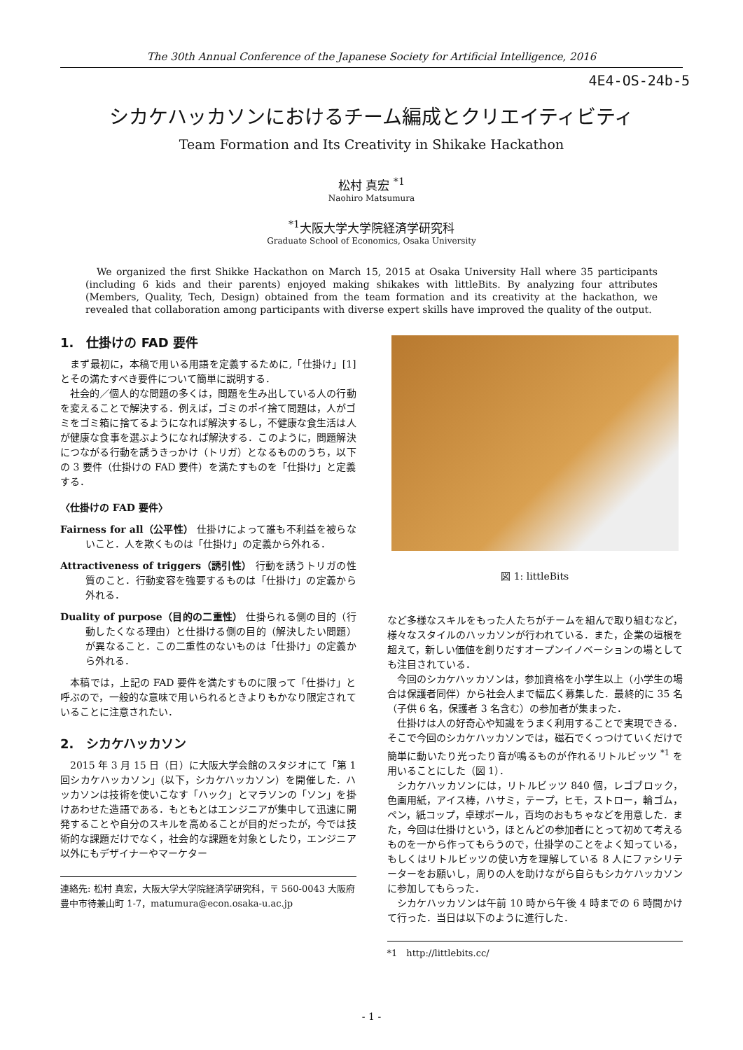The 30th Annual Conference of the Japanese Society for Artificial Intelligence, 2016
4E4-OS-24b-5
シカケハッカソンにおけるチーム編成とクリエイティビティ
Team Formation and Its Creativity in Shikake Hackathon
松村 真宏 <sup>*1</sup>
Naohiro Matsumura
<sup>*1</sup>大阪大学大学院経済学研究科
Graduate School of Economics, Osaka University
We organized the first Shikke Hackathon on March 15, 2015 at Osaka University Hall where 35 participants (including 6 kids and their parents) enjoyed making shikakes with littleBits. By analyzing four attributes (Members, Quality, Tech, Design) obtained from the team formation and its creativity at the hackathon, we revealed that collaboration among participants with diverse expert skills have improved the quality of the output.
1.　仕掛けの FAD 要件
まず最初に，本稿で用いる用語を定義するために,「仕掛け」[1] とその満たすべき要件について簡単に説明する．
社会的／個人的な問題の多くは，問題を生み出している人の行動を変えることで解決する．例えば，ゴミのポイ捨て問題は，人がゴミをゴミ箱に捨てるようになれば解決するし，不健康な食生活は人が健康な食事を選ぶようになれば解決する．このように，問題解決につながる行動を誘うきっかけ（トリガ）となるもののうち，以下の 3 要件（仕掛けの FAD 要件）を満たすものを「仕掛け」と定義する．
〈仕掛けの FAD 要件〉
Fairness for all（公平性） 仕掛けによって誰も不利益を被らないこと．人を欺くものは「仕掛け」の定義から外れる．
Attractiveness of triggers（誘引性） 行動を誘うトリガの性質のこと．行動変容を強要するものは「仕掛け」の定義から外れる．
Duality of purpose（目的の二重性） 仕掛られる側の目的（行動したくなる理由）と仕掛ける側の目的（解決したい問題）が異なること．この二重性のないものは「仕掛け」の定義から外れる．
本稿では，上記の FAD 要件を満たすものに限って「仕掛け」と呼ぶので，一般的な意味で用いられるときよりもかなり限定されていることに注意されたい．
2.　シカケハッカソン
2015 年 3 月 15 日（日）に大阪大学会館のスタジオにて「第 1 回シカケハッカソン」(以下，シカケハッカソン）を開催した．ハッカソンは技術を使いこなす「ハック」とマラソンの「ソン」を掛けあわせた造語である．もともとはエンジニアが集中して迅速に開発することや自分のスキルを高めることが目的だったが，今では技術的な課題だけでなく，社会的な課題を対象としたり，エンジニア以外にもデザイナーやマーケター
連絡先: 松村 真宏，大阪大学大学院経済学研究科，〒 560-0043 大阪府豊中市待兼山町 1-7，matumura@econ.osaka-u.ac.jp
図 1: littleBits
など多様なスキルをもった人たちがチームを組んで取り組むなど，様々なスタイルのハッカソンが行われている．また，企業の垣根を超えて，新しい価値を創りだすオープンイノベーションの場としても注目されている．
今回のシカケハッカソンは，参加資格を小学生以上（小学生の場合は保護者同伴）から社会人まで幅広く募集した．最終的に 35 名（子供 6 名，保護者 3 名含む）の参加者が集まった．
仕掛けは人の好奇心や知識をうまく利用することで実現できる．そこで今回のシカケハッカソンでは，磁石でくっつけていくだけで簡単に動いたり光ったり音が鳴るものが作れるリトルビッツ <sup>*1</sup> を用いることにした（図 1）．
シカケハッカソンには，リトルビッツ 840 個，レゴブロック，色画用紙，アイス棒，ハサミ，テープ，ヒモ，ストロー，輪ゴム，ペン，紙コップ，卓球ボール，百均のおもちゃなどを用意した．また，今回は仕掛けという，ほとんどの参加者にとって初めて考えるものを一から作ってもらうので，仕掛学のことをよく知っている，もしくはリトルビッツの使い方を理解している 8 人にファシリテーターをお願いし，周りの人を助けながら自らもシカケハッカソンに参加してもらった．
シカケハッカソンは午前 10 時から午後 4 時までの 6 時間かけて行った．当日は以下のように進行した．
*1　http://littlebits.cc/
- 1 -